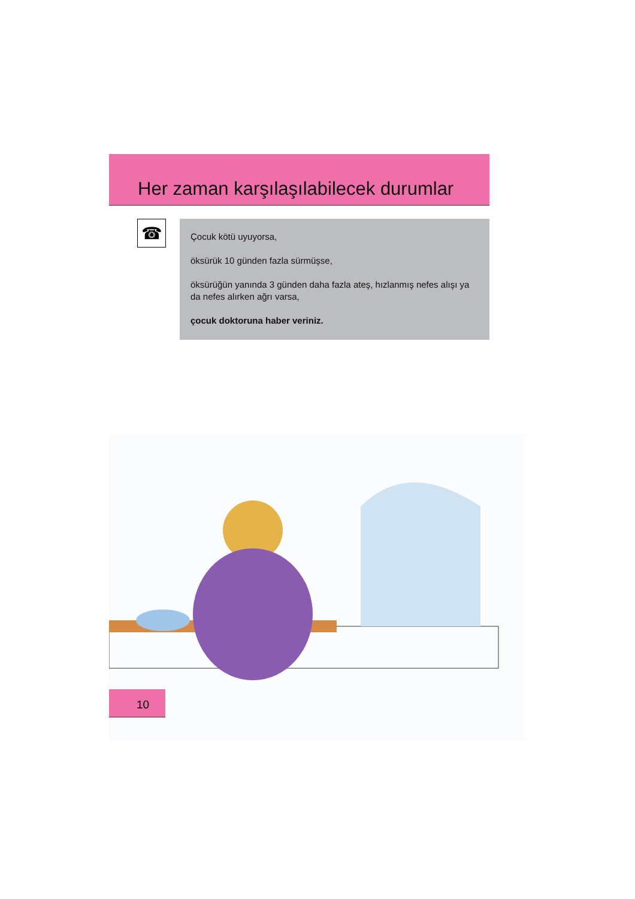Her zaman karşılaşılabilecek durumlar
☎
Çocuk kötü uyuyorsa,
öksürük 10 günden fazla sürmüşse,
öksürüğün yanında 3 günden daha fazla ateş, hızlanmış nefes alışı ya da nefes alırken ağrı varsa,
çocuk doktoruna haber veriniz.
10